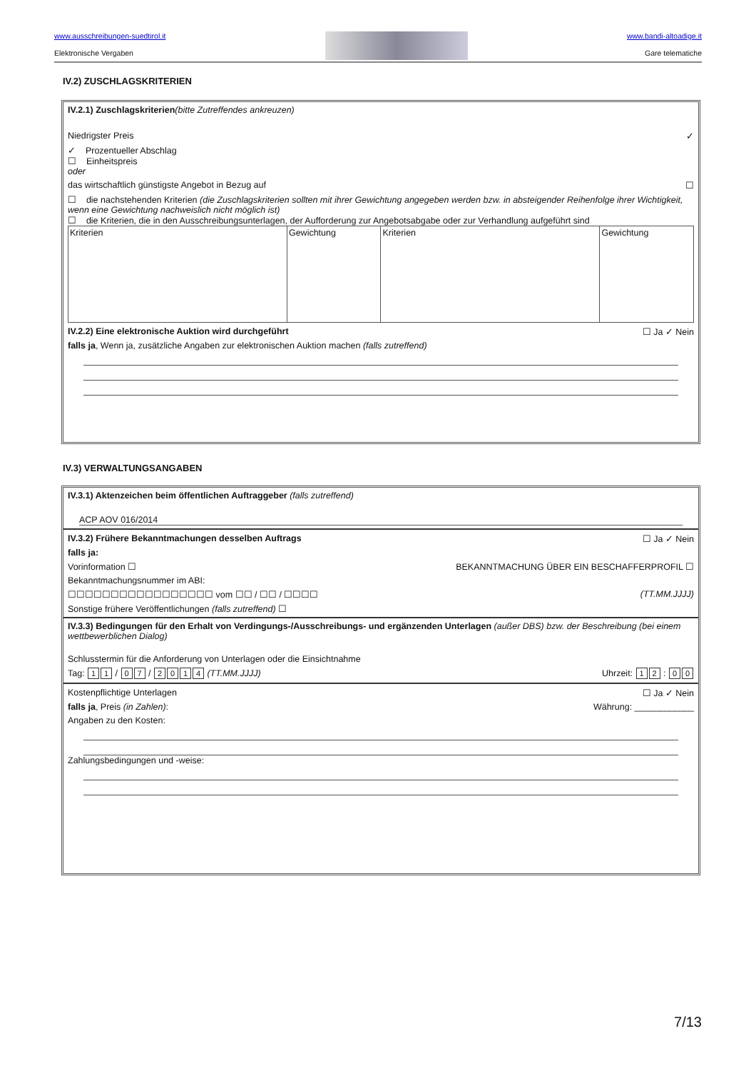www.ausschreibungen-suedtirol.it
Elektronische Vergaben
www.bandi-altoadige.it
Gare telematiche
IV.2) ZUSCHLAGSKRITERIEN
IV.2.1) Zuschlagskriterien(bitte Zutreffendes ankreuzen)
Niedrigster Preis ✓
✓ Prozentueller Abschlag
☐ Einheitspreis
oder
das wirtschaftlich günstigste Angebot in Bezug auf ☐
☐ die nachstehenden Kriterien (die Zuschlagskriterien sollten mit ihrer Gewichtung angegeben werden bzw. in absteigender Reihenfolge ihrer Wichtigkeit, wenn eine Gewichtung nachweislich nicht möglich ist)
☐ die Kriterien, die in den Ausschreibungsunterlagen, der Aufforderung zur Angebotsabgabe oder zur Verhandlung aufgeführt sind
| Kriterien | Gewichtung | Kriterien | Gewichtung |
IV.2.2) Eine elektronische Auktion wird durchgeführt ☐ Ja ✓ Nein
falls ja, Wenn ja, zusätzliche Angaben zur elektronischen Auktion machen (falls zutreffend)
IV.3) VERWALTUNGSANGABEN
IV.3.1) Aktenzeichen beim öffentlichen Auftraggeber (falls zutreffend)
ACP AOV 016/2014
IV.3.2) Frühere Bekanntmachungen desselben Auftrags ☐ Ja ✓ Nein
falls ja:
Vorinformation ☐ BEKANNTMACHUNG ÜBER EIN BESCHAFFERPROFIL ☐
Bekanntmachungsnummer im ABI:
☐☐☐☐☐☐☐☐☐☐☐☐☐☐☐☐☐ vom ☐☐ / ☐☐ / ☐☐☐☐ (TT.MM.JJJJ)
Sonstige frühere Veröffentlichungen (falls zutreffend) ☐
IV.3.3) Bedingungen für den Erhalt von Verdingungs-/Ausschreibungs- und ergänzenden Unterlagen (außer DBS) bzw. der Beschreibung (bei einem wettbewerblichen Dialog)
Schlusstermin für die Anforderung von Unterlagen oder die Einsichtnahme
Tag: 1 1 / 0 7 / 2014 (TT.MM.JJJJ) Uhrzeit: 1 2 : 0 0
Kostenpflichtige Unterlagen ☐ Ja ✓ Nein
falls ja, Preis (in Zahlen): Währung: ____________
Angaben zu den Kosten:
Zahlungsbedingungen und -weise:
7/13